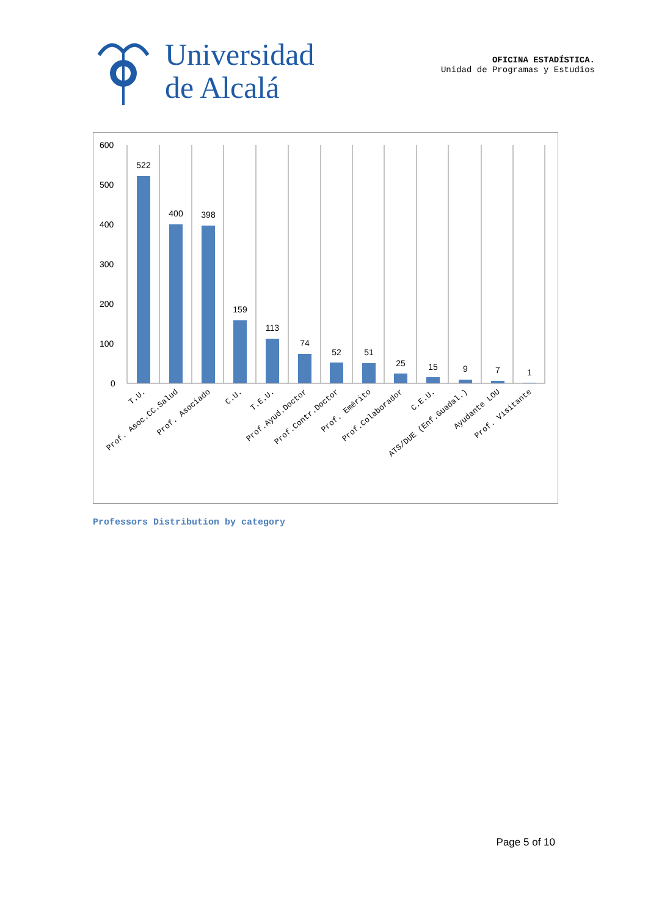Universidad
de Alcalá
OFICINA ESTADÍSTICA.
Unidad de Programas y Estudios
600
500
400
300
200
100
0
522
400
398
159
113
74
52
51
25
15
9
7
1
T.U.
Prof. Asoc.CC.Salud
Prof. Asociado
C.U.
T.E.U.
Prof.Ayud.Doctor
Prof.Contr.Doctor
Prof. Emérito
Prof.Colaborador
C.E.U.
ATS/DUE (Enf.Guadal.)
Ayudante LOU
Prof. Visitante
Professors Distribution by category
Page 5 of 10